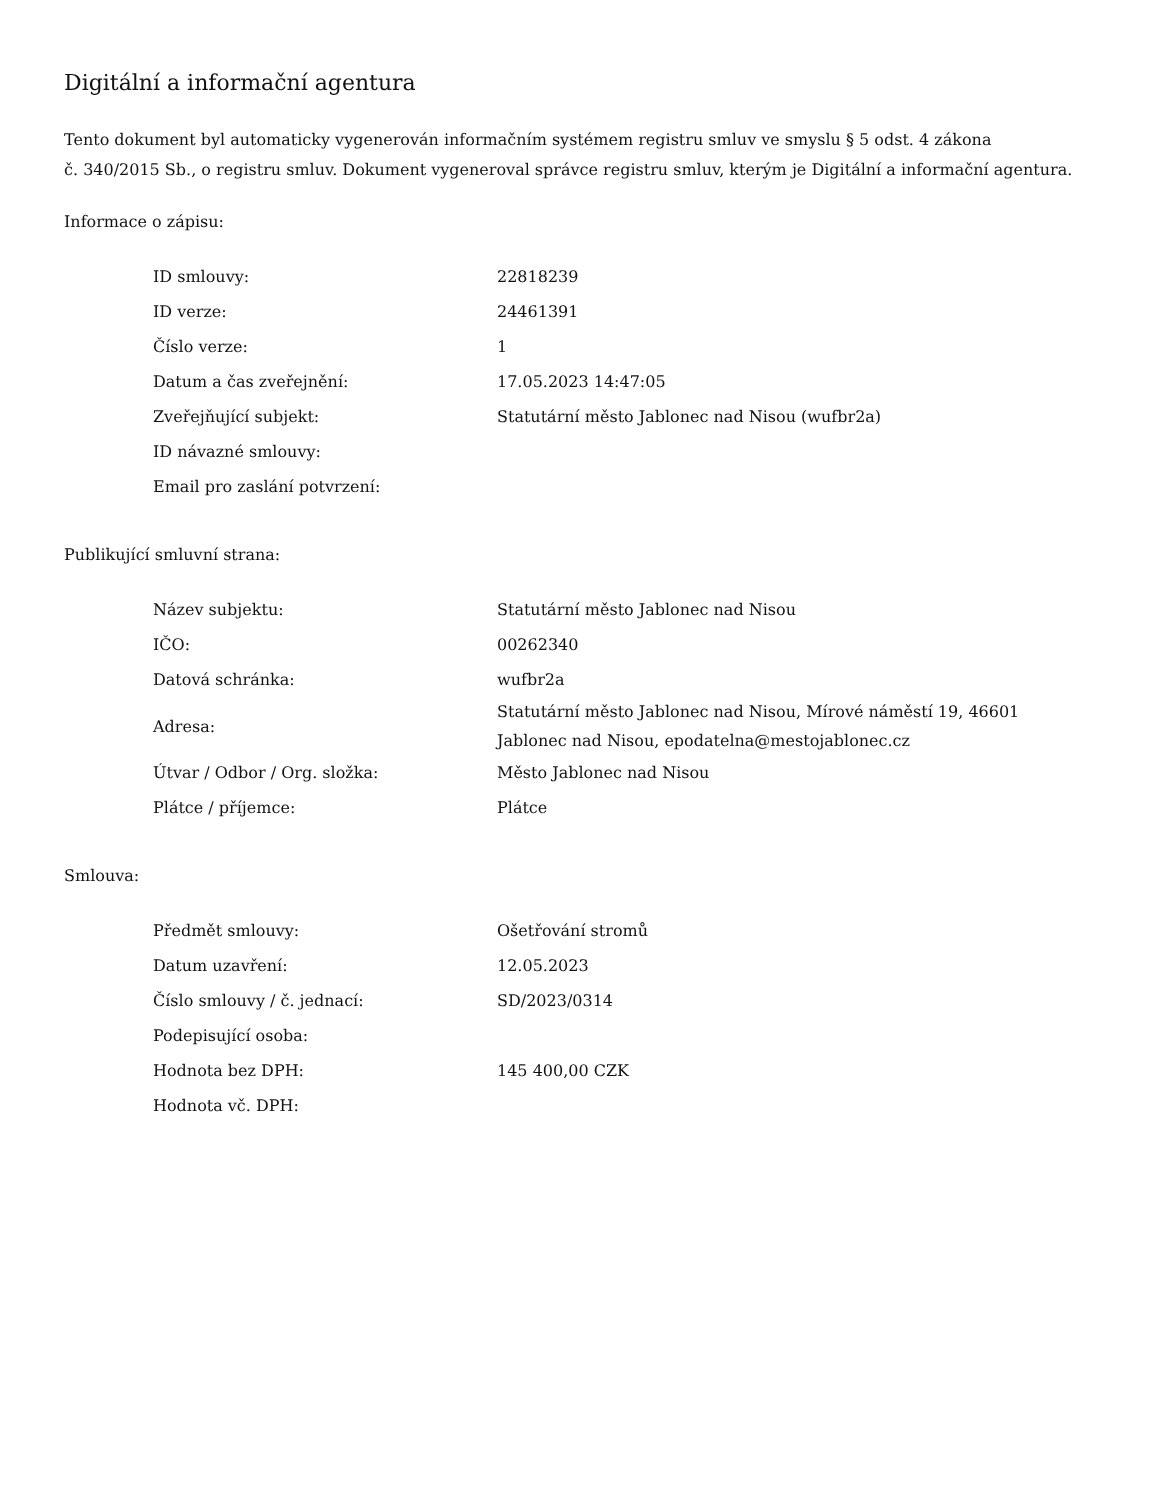Digitální a informační agentura
Tento dokument byl automaticky vygenerován informačním systémem registru smluv ve smyslu § 5 odst. 4 zákona
č. 340/2015 Sb., o registru smluv. Dokument vygeneroval správce registru smluv, kterým je Digitální a informační agentura.
Informace o zápisu:
| ID smlouvy: | 22818239 |
| ID verze: | 24461391 |
| Číslo verze: | 1 |
| Datum a čas zveřejnění: | 17.05.2023 14:47:05 |
| Zveřejňující subjekt: | Statutární město Jablonec nad Nisou (wufbr2a) |
| ID návazné smlouvy: | |
| Email pro zaslání potvrzení: | |
Publikující smluvní strana:
| Název subjektu: | Statutární město Jablonec nad Nisou |
| IČO: | 00262340 |
| Datová schránka: | wufbr2a |
| Adresa: | Statutární město Jablonec nad Nisou, Mírové náměstí 19, 46601 Jablonec nad Nisou, epodatelna@mestojablonec.cz |
| Útvar / Odbor / Org. složka: | Město Jablonec nad Nisou |
| Plátce / příjemce: | Plátce |
Smlouva:
| Předmět smlouvy: | Ošetřování stromů |
| Datum uzavření: | 12.05.2023 |
| Číslo smlouvy / č. jednací: | SD/2023/0314 |
| Podepisující osoba: | |
| Hodnota bez DPH: | 145 400,00 CZK |
| Hodnota vč. DPH: | |